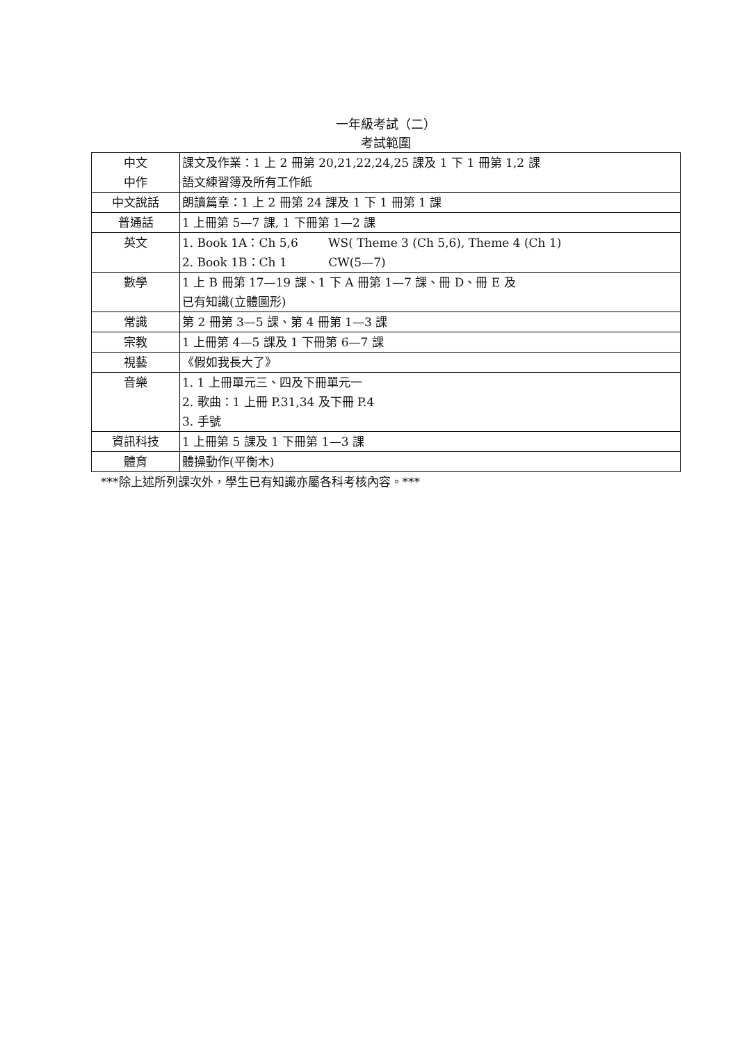一年級考試（二）
考試範圍
| 中文 中作 | 課文及作業：1 上 2 冊第 20,21,22,24,25 課及 1 下 1 冊第 1,2 課 語文練習簿及所有工作紙 |
| 中文說話 | 朗讀篇章：1 上 2 冊第 24 課及 1 下 1 冊第 1 課 |
| 普通話 | 1 上冊第 5—7 課, 1 下冊第 1—2 課 |
| 英文 | 1. Book 1A：Ch 5,6 WS( Theme 3 (Ch 5,6), Theme 4 (Ch 1) 2. Book 1B：Ch 1 CW(5—7) |
| 數學 | 1 上 B 冊第 17—19 課、1 下 A 冊第 1—7 課、冊 D、冊 E 及 已有知識(立體圖形) |
| 常識 | 第 2 冊第 3—5 課、第 4 冊第 1—3 課 |
| 宗教 | 1 上冊第 4—5 課及 1 下冊第 6—7 課 |
| 視藝 | 《假如我長大了》 |
| 音樂 | 1. 1 上冊單元三、四及下冊單元一 2. 歌曲：1 上冊 P.31,34 及下冊 P.4 3. 手號 |
| 資訊科技 | 1 上冊第 5 課及 1 下冊第 1—3 課 |
| 體育 | 體操動作(平衡木) |
***除上述所列課次外，學生已有知識亦屬各科考核內容。***